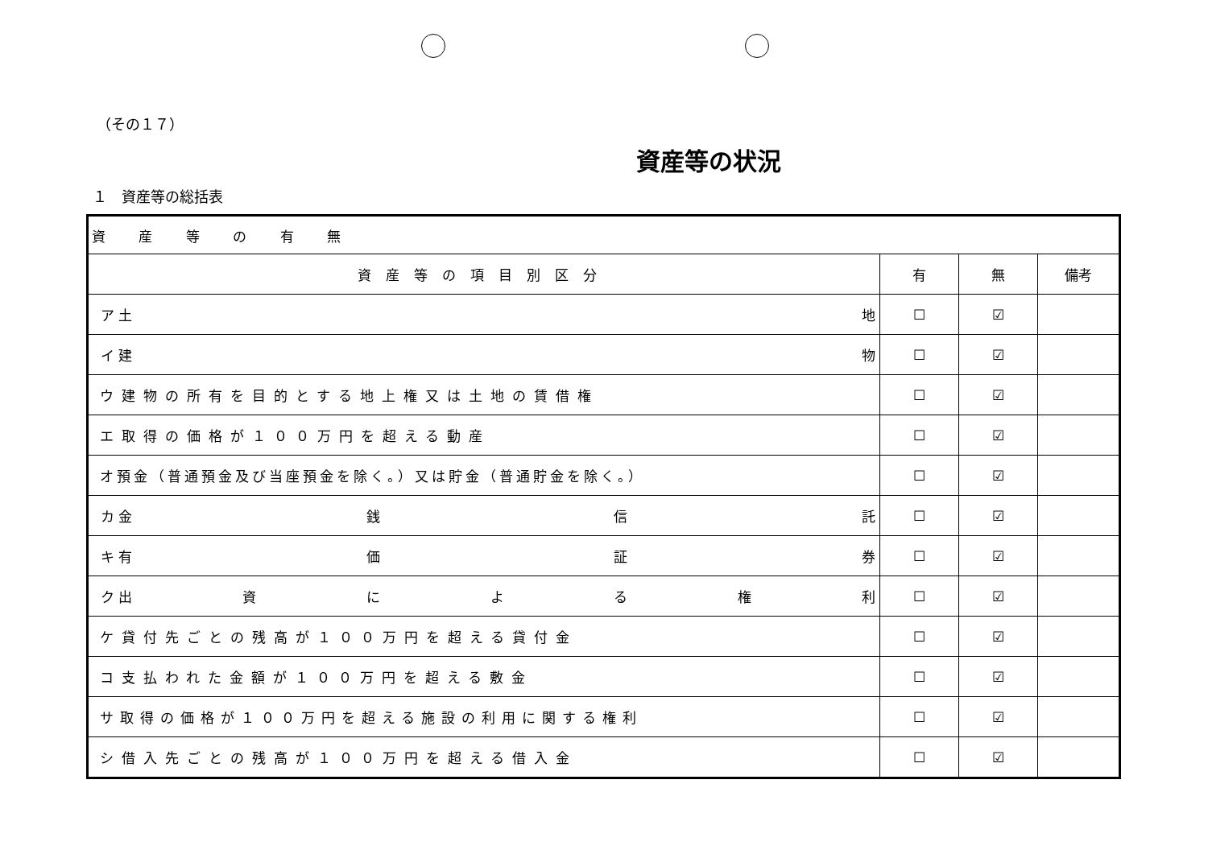（その１７）
資産等の状況
１　資産等の総括表
| 資 産 等 の 有 無 | | | |
| 資産等の項目別区分 | 有 | 無 | 備考 |
| ア 土 地 | ☐ | ☑ | |
| イ 建 物 | ☐ | ☑ | |
| ウ建物の所有を目的とする地上権又は土地の賃借権 | ☐ | ☑ | |
| エ取得の価格が１００万円を超える動産 | ☐ | ☑ | |
| オ預金（普通預金及び当座預金を除く。）又は貯金（普通貯金を除く。） | ☐ | ☑ | |
| カ 金 銭 信 託 | ☐ | ☑ | |
| キ 有 価 証 券 | ☐ | ☑ | |
| ク 出 資 に よ る 権 利 | ☐ | ☑ | |
| ケ貸付先ごとの残高が１００万円を超える貸付金 | ☐ | ☑ | |
| コ支払われた金額が１００万円を超える敷金 | ☐ | ☑ | |
| サ取得の価格が１００万円を超える施設の利用に関する権利 | ☐ | ☑ | |
| シ借入先ごとの残高が１００万円を超える借入金 | ☐ | ☑ | |